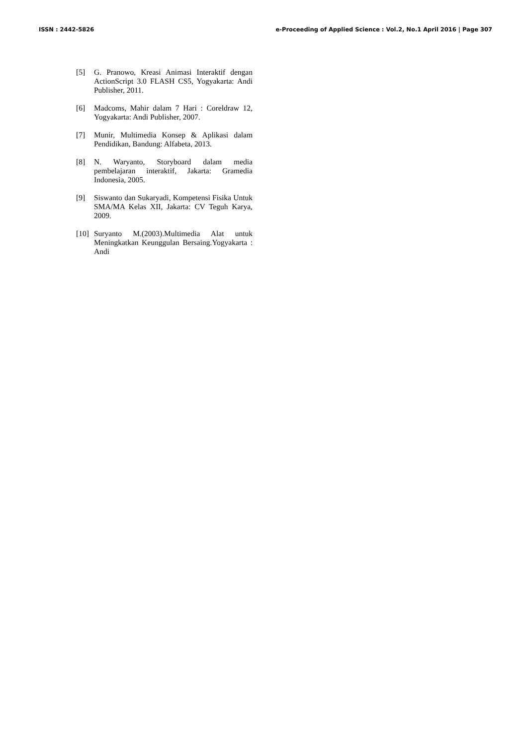ISSN : 2442-5826 e-Proceeding of Applied Science : Vol.2, No.1 April 2016 | Page 307
[5] G. Pranowo, Kreasi Animasi Interaktif dengan ActionScript 3.0 FLASH CS5, Yogyakarta: Andi Publisher, 2011.
[6] Madcoms, Mahir dalam 7 Hari : Coreldraw 12, Yogyakarta: Andi Publisher, 2007.
[7] Munir, Multimedia Konsep & Aplikasi dalam Pendidikan, Bandung: Alfabeta, 2013.
[8] N. Waryanto, Storyboard dalam media pembelajaran interaktif, Jakarta: Gramedia Indonesia, 2005.
[9] Siswanto dan Sukaryadi, Kompetensi Fisika Untuk SMA/MA Kelas XII, Jakarta: CV Teguh Karya, 2009.
[10] Suryanto M.(2003).Multimedia Alat untuk Meningkatkan Keunggulan Bersaing.Yogyakarta : Andi